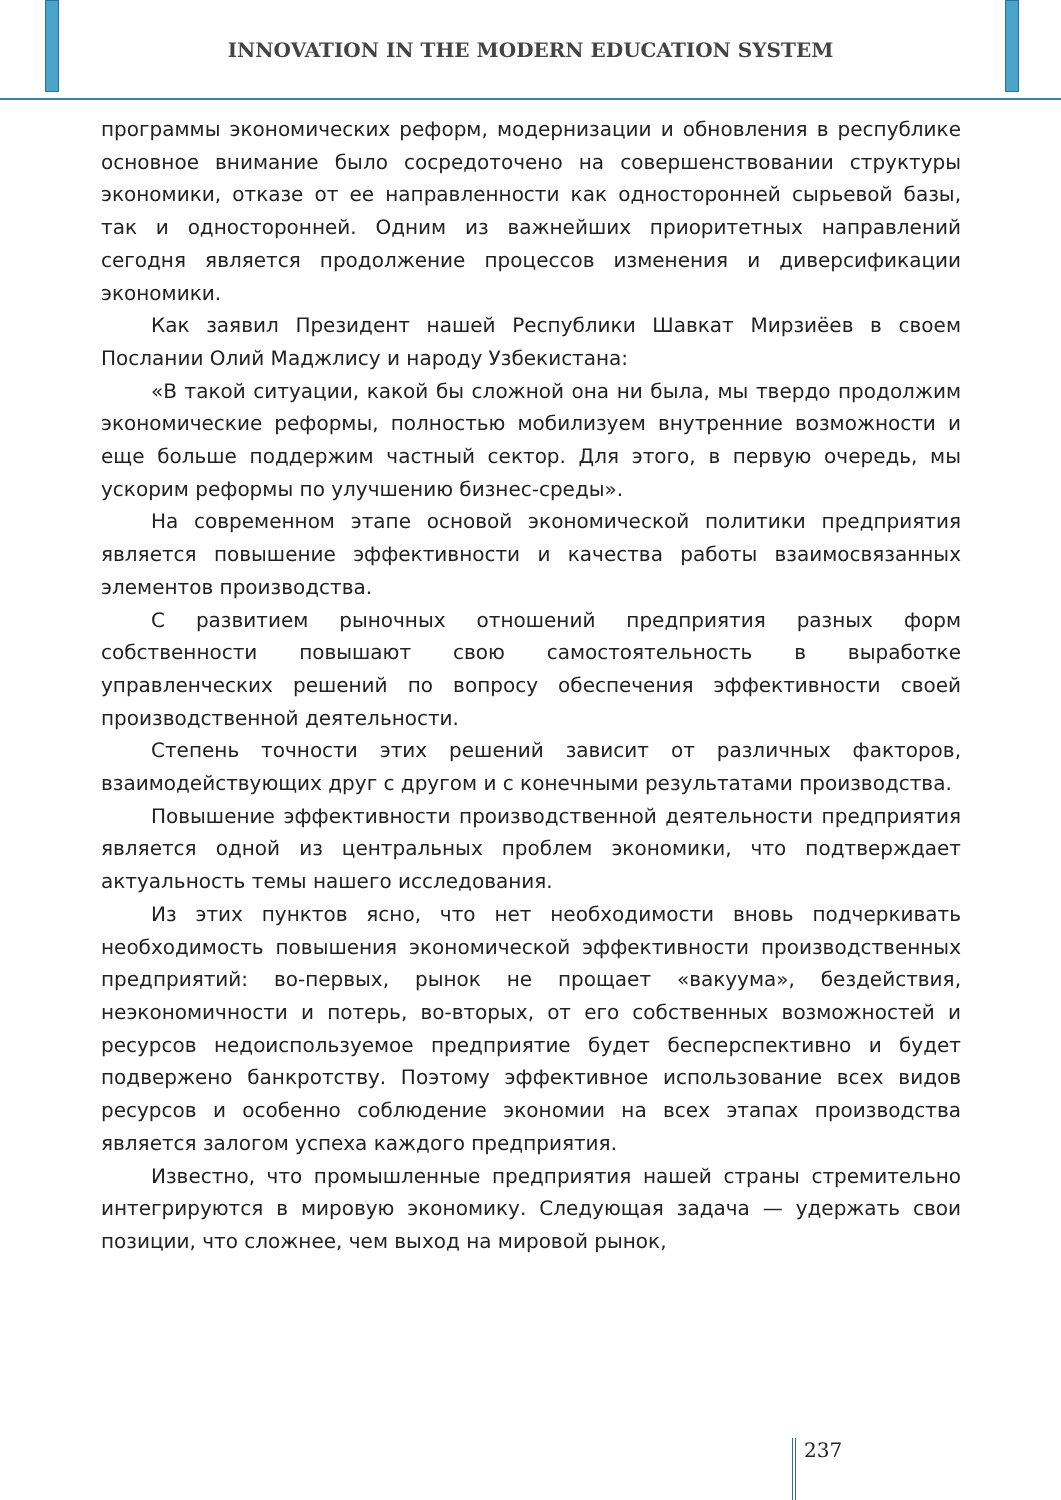INNOVATION IN THE MODERN EDUCATION SYSTEM
программы экономических реформ, модернизации и обновления в республике основное внимание было сосредоточено на совершенствовании структуры экономики, отказе от ее направленности как односторонней сырьевой базы, так и односторонней. Одним из важнейших приоритетных направлений сегодня является продолжение процессов изменения и диверсификации экономики.
Как заявил Президент нашей Республики Шавкат Мирзиёев в своем Послании Олий Маджлису и народу Узбекистана:
«В такой ситуации, какой бы сложной она ни была, мы твердо продолжим экономические реформы, полностью мобилизуем внутренние возможности и еще больше поддержим частный сектор. Для этого, в первую очередь, мы ускорим реформы по улучшению бизнес-среды».
На современном этапе основой экономической политики предприятия является повышение эффективности и качества работы взаимосвязанных элементов производства.
С развитием рыночных отношений предприятия разных форм собственности повышают свою самостоятельность в выработке управленческих решений по вопросу обеспечения эффективности своей производственной деятельности.
Степень точности этих решений зависит от различных факторов, взаимодействующих друг с другом и с конечными результатами производства.
Повышение эффективности производственной деятельности предприятия является одной из центральных проблем экономики, что подтверждает актуальность темы нашего исследования.
Из этих пунктов ясно, что нет необходимости вновь подчеркивать необходимость повышения экономической эффективности производственных предприятий: во-первых, рынок не прощает «вакуума», бездействия, неэкономичности и потерь, во-вторых, от его собственных возможностей и ресурсов недоиспользуемое предприятие будет бесперспективно и будет подвержено банкротству. Поэтому эффективное использование всех видов ресурсов и особенно соблюдение экономии на всех этапах производства является залогом успеха каждого предприятия.
Известно, что промышленные предприятия нашей страны стремительно интегрируются в мировую экономику. Следующая задача — удержать свои позиции, что сложнее, чем выход на мировой рынок,
237